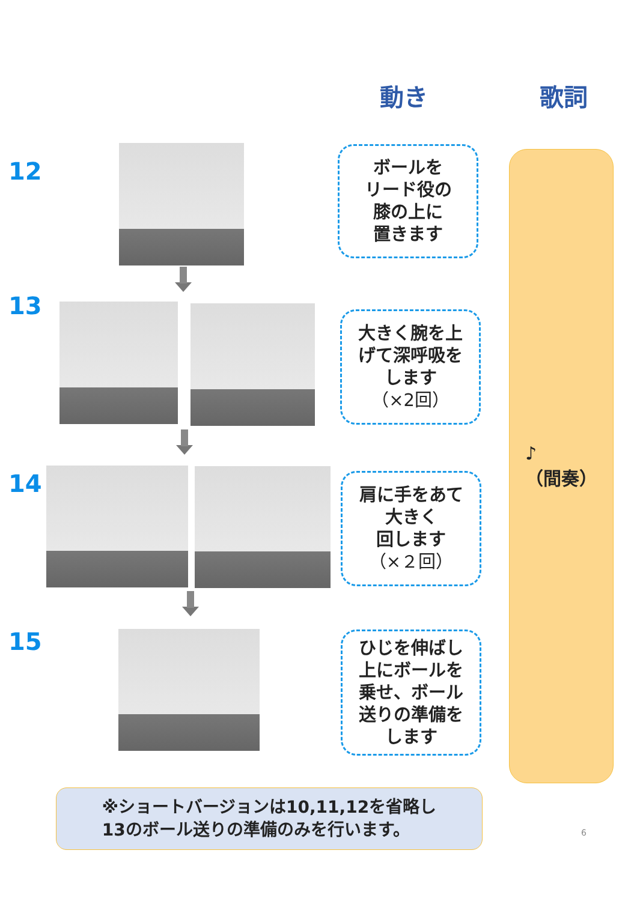動き 歌詞
12
ボールを
リード役の
膝の上に
置きます
13
大きく腕を上
げて深呼吸を
します
（×2回）
14
肩に手をあて
大きく
回します
（×２回）
15
ひじを伸ばし
上にボールを
乗せ、ボール
送りの準備を
します
♪
（間奏）
※ショートバージョンは10,11,12を省略し
13のボール送りの準備のみを行います。
6